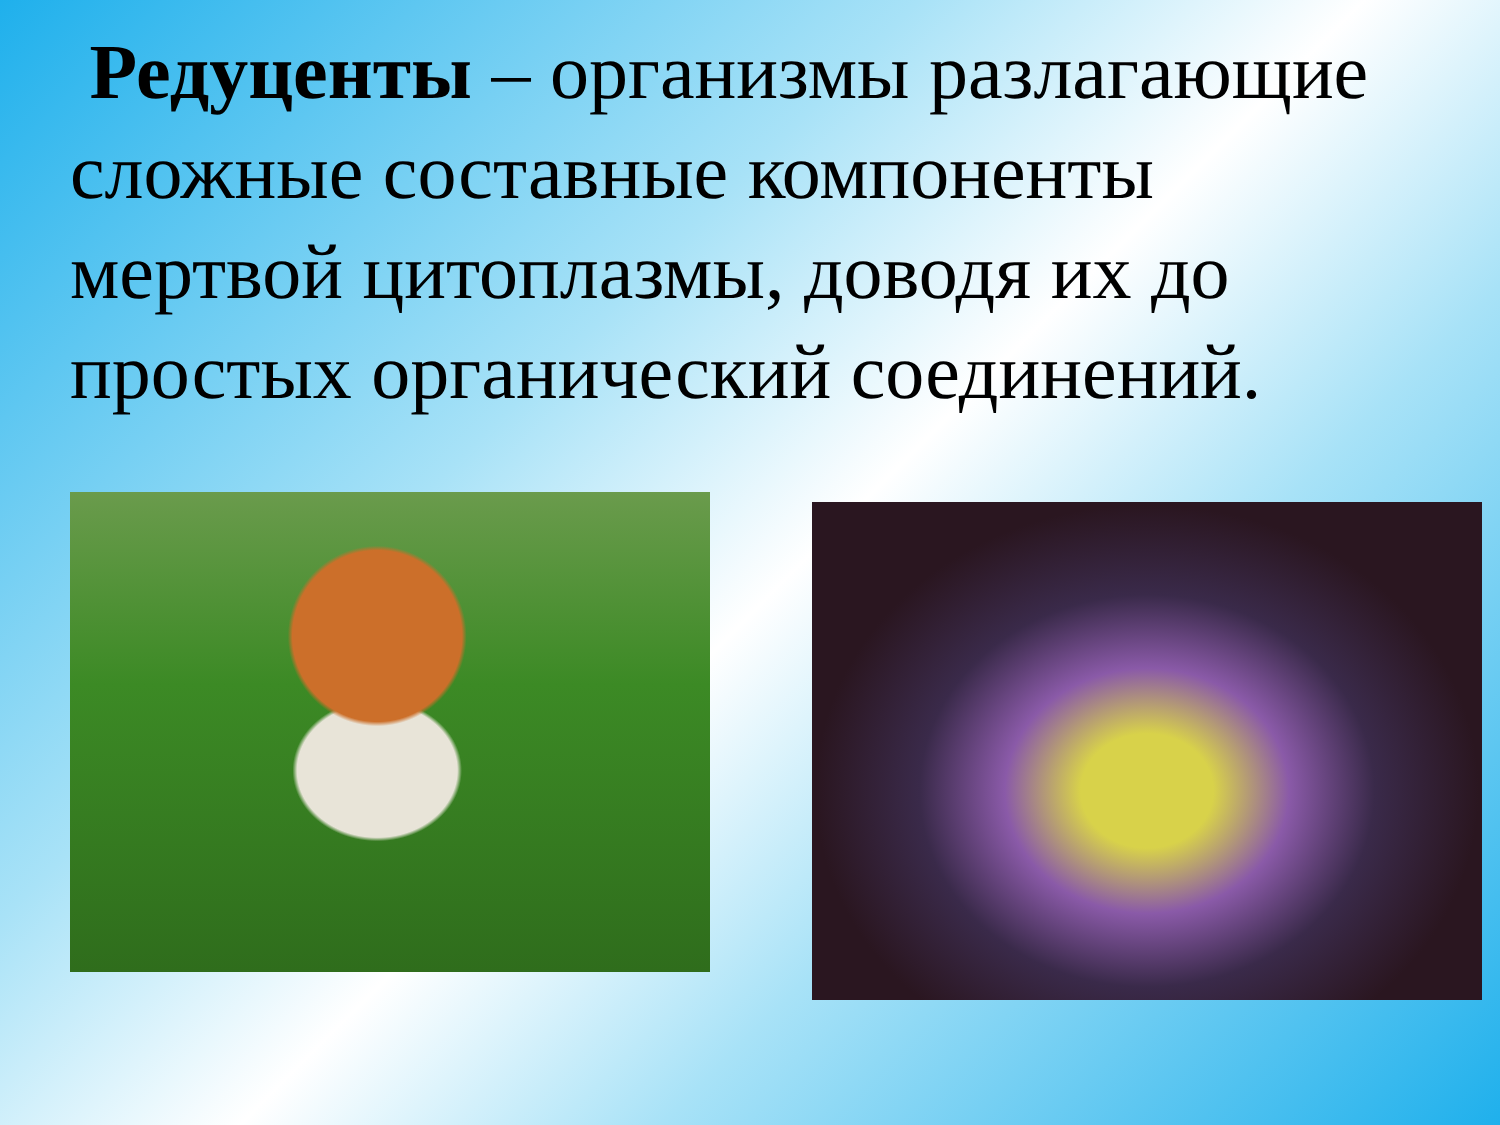Редуценты – организмы разлагающие сложные составные компоненты мертвой цитоплазмы, доводя их до простых органический соединений.